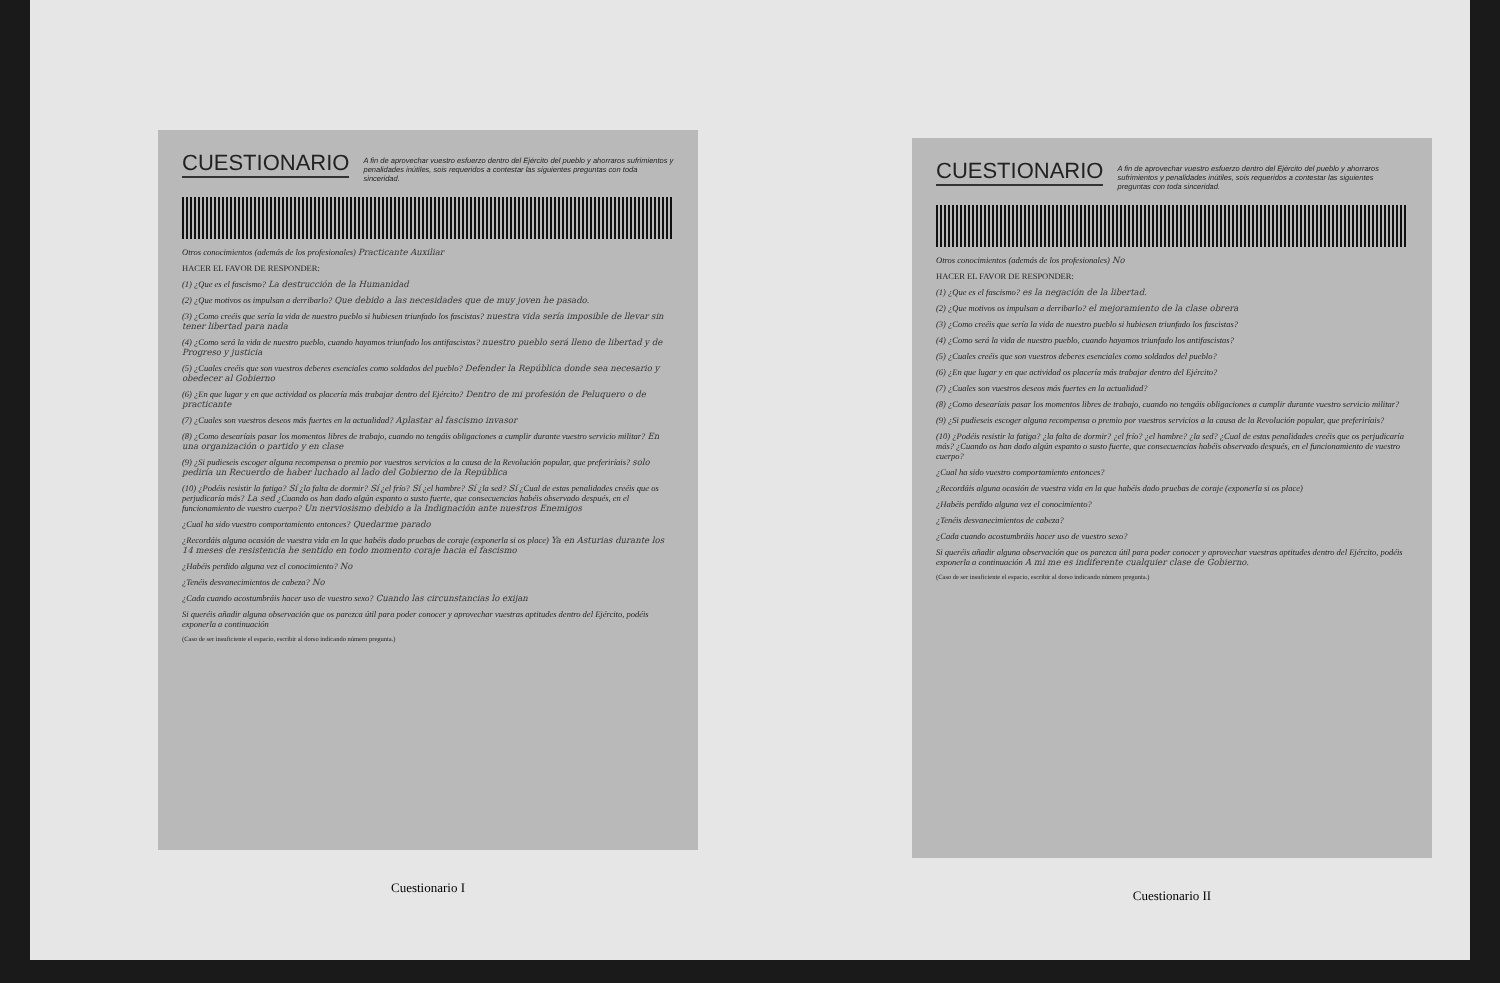CUESTIONARIO
A fin de aprovechar vuestro esfuerzo dentro del Ejército del pueblo y ahorraros sufrimientos y penalidades inútiles, sois requeridos a contestar las siguientes preguntas con toda sinceridad.
Otros conocimientos (además de los profesionales) Practicante Auxiliar
HACER EL FAVOR DE RESPONDER:
(1) ¿Que es el fascismo? La destrucción de la Humanidad
(2) ¿Que motivos os impulsan a derribarlo? Que debido a las necesidades que de muy joven he pasado.
(3) ¿Como creéis que sería la vida de nuestro pueblo si hubiesen triunfado los fascistas? nuestra vida sería imposible de llevar sin tener libertad para nada
(4) ¿Como será la vida de nuestro pueblo, cuando hayamos triunfado los antifascistas? nuestro pueblo será lleno de libertad y de Progreso y justicia
(5) ¿Cuales creéis que son vuestros deberes esenciales como soldados del pueblo? Defender la República donde sea necesario y obedecer al Gobierno
(6) ¿En que lugar y en que actividad os placería más trabajar dentro del Ejército? Dentro de mi profesión de Peluquero o de practicante
(7) ¿Cuales son vuestros deseos más fuertes en la actualidad? Aplastar al fascismo invasor
(8) ¿Como desearíais pasar los momentos libres de trabajo, cuando no tengáis obligaciones a cumplir durante vuestro servicio militar? En una organización o partido y en clase
(9) ¿Si pudieseis escoger alguna recompensa o premio por vuestros servicios a la causa de la Revolución popular, que preferiríais? solo pediría un Recuerdo de haber luchado al lado del Gobierno de la República
(10) ¿Podéis resistir la fatiga? Sí ¿la falta de dormir? Sí ¿el frío? Sí ¿el hambre? Sí ¿la sed? Sí ¿Cual de estas penalidades creéis que os perjudicaría más? La sed ¿Cuando os han dado algún espanto o susto fuerte, que consecuencias habéis observado después, en el funcionamiento de vuestro cuerpo? Un nerviosismo debido a la Indignación ante nuestros Enemigos
¿Cual ha sido vuestro comportamiento entonces? Quedarme parado
¿Recordáis alguna ocasión de vuestra vida en la que habéis dado pruebas de coraje (exponerla si os place) Ya en Asturias durante los 14 meses de resistencia he sentido en todo momento coraje hacia el fascismo
¿Habéis perdido alguna vez el conocimiento? No
¿Tenéis desvanecimientos de cabeza? No
¿Cada cuando acostumbráis hacer uso de vuestro sexo? Cuando las circunstancias lo exijan
Si queréis añadir alguna observación que os parezca útil para poder conocer y aprovechar vuestras aptitudes dentro del Ejército, podéis exponerla a continuación
(Caso de ser insuficiente el espacio, escribir al dorso indicando número pregunta.)
Cuestionario I
CUESTIONARIO
A fin de aprovechar vuestro esfuerzo dentro del Ejército del pueblo y ahorraros sufrimientos y penalidades inútiles, sois requeridos a contestar las siguientes preguntas con toda sinceridad.
Otros conocimientos (además de los profesionales) No
HACER EL FAVOR DE RESPONDER:
(1) ¿Que es el fascismo? es la negación de la libertad.
(2) ¿Que motivos os impulsan a derribarlo? el mejoramiento de la clase obrera
(3) ¿Como creéis que sería la vida de nuestro pueblo si hubiesen triunfado los fascistas?
(4) ¿Como será la vida de nuestro pueblo, cuando hayamos triunfado los antifascistas?
(5) ¿Cuales creéis que son vuestros deberes esenciales como soldados del pueblo?
(6) ¿En que lugar y en que actividad os placería más trabajar dentro del Ejército?
(7) ¿Cuales son vuestros deseos más fuertes en la actualidad?
(8) ¿Como desearíais pasar los momentos libres de trabajo, cuando no tengáis obligaciones a cumplir durante vuestro servicio militar?
(9) ¿Si pudieseis escoger alguna recompensa o premio por vuestros servicios a la causa de la Revolución popular, que preferiríais?
(10) ¿Podéis resistir la fatiga? ¿la falta de dormir? ¿el frío? ¿el hambre? ¿la sed? ¿Cual de estas penalidades creéis que os perjudicaría más? ¿Cuando os han dado algún espanto o susto fuerte, que consecuencias habéis observado después, en el funcionamiento de vuestro cuerpo?
¿Cual ha sido vuestro comportamiento entonces?
¿Recordáis alguna ocasión de vuestra vida en la que habéis dado pruebas de coraje (exponerla si os place)
¿Habéis perdido alguna vez el conocimiento?
¿Tenéis desvanecimientos de cabeza?
¿Cada cuando acostumbráis hacer uso de vuestro sexo?
Si queréis añadir alguna observación que os parezca útil para poder conocer y aprovechar vuestras aptitudes dentro del Ejército, podéis exponerla a continuación A mi me es indiferente cualquier clase de Gobierno.
(Caso de ser insuficiente el espacio, escribir al dorso indicando número pregunta.)
Cuestionario II